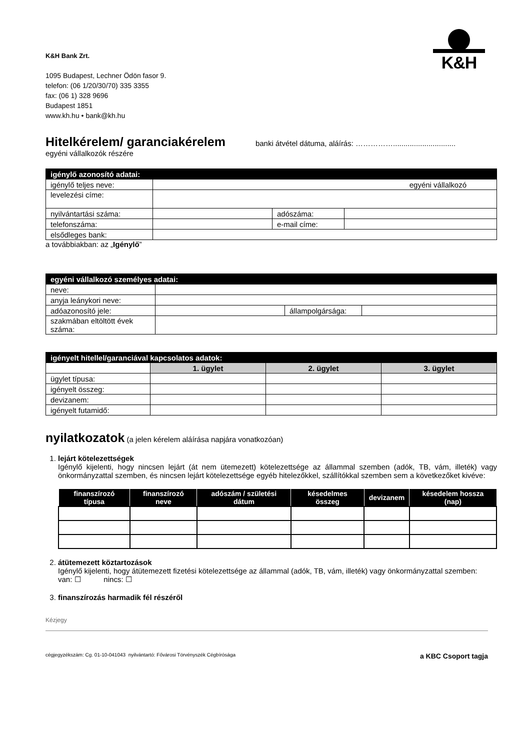K&H
K&H Bank Zrt.
1095 Budapest, Lechner Ödön fasor 9.
telefon: (06 1/20/30/70) 335 3355
fax: (06 1) 328 9696
Budapest 1851
www.kh.hu • bank@kh.hu
Hitelkérelem/ garanciakérelem banki átvétel dátuma, aláírás: ……………..............................
egyéni vállalkozók részére
| igénylő azonosító adatai: | | | |
| igénylő teljes neve: | egyéni vállalkozó | | |
| levelezési címe: | | | |
| nyilvántartási száma: | | adószáma: | |
| telefonszáma: | | e-mail címe: | |
| elsődleges bank: | | | |
a továbbiakban: az „Igénylő”
| egyéni vállalkozó személyes adatai: | | | |
| neve: | | | |
| anyja leánykori neve: | | | |
| adóazonosító jele: | | állampolgársága: | |
| szakmában eltöltött évek száma: | | | |
| igényelt hitellel/garanciával kapcsolatos adatok: | | | |
| | 1. ügylet | 2. ügylet | 3. ügylet |
| ügylet típusa: | | | |
| igényelt összeg: | | | |
| devizanem: | | | |
| igényelt futamidő: | | | |
nyilatkozatok (a jelen kérelem aláírása napjára vonatkozóan)
1. lejárt kötelezettségek
Igénylő kijelenti, hogy nincsen lejárt (át nem ütemezett) kötelezettsége az állammal szemben (adók, TB, vám, illeték) vagy önkormányzattal szemben, és nincsen lejárt kötelezettsége egyéb hitelezőkkel, szállítókkal szemben sem a következőket kivéve:
| finanszírozó típusa | finanszírozó neve | adószám / születési dátum | késedelmes összeg | devizanem | késedelem hossza (nap) |
| --- | --- | --- | --- | --- | --- |
2. átütemezett köztartozások
Igénylő kijelenti, hogy átütemezett fizetési kötelezettsége az állammal (adók, TB, vám, illeték) vagy önkormányzattal szemben: van: ☐ nincs: ☐
3. finanszírozás harmadik fél részéről
Kézjegy
cégjegyzékszám: Cg. 01-10-041043 nyilvántartó: Fővárosi Törvényszék Cégbírósága a KBC Csoport tagja